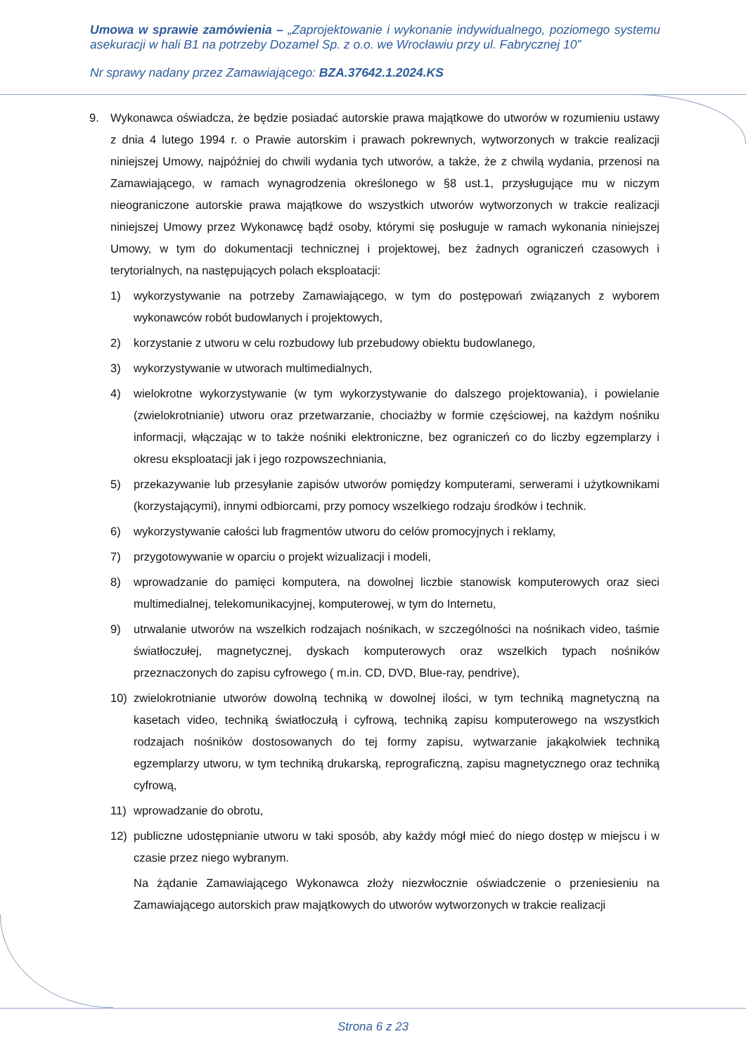Umowa w sprawie zamówienia – „Zaprojektowanie i wykonanie indywidualnego, poziomego systemu asekuracji w hali B1 na potrzeby Dozamel Sp. z o.o. we Wrocławiu przy ul. Fabrycznej 10”
Nr sprawy nadany przez Zamawiającego: BZA.37642.1.2024.KS
9. Wykonawca oświadcza, że będzie posiadać autorskie prawa majątkowe do utworów w rozumieniu ustawy z dnia 4 lutego 1994 r. o Prawie autorskim i prawach pokrewnych, wytworzonych w trakcie realizacji niniejszej Umowy, najpóźniej do chwili wydania tych utworów, a także, że z chwilą wydania, przenosi na Zamawiającego, w ramach wynagrodzenia określonego w §8 ust.1, przysługujące mu w niczym nieograniczone autorskie prawa majątkowe do wszystkich utworów wytworzonych w trakcie realizacji niniejszej Umowy przez Wykonawcę bądź osoby, którymi się posługuje w ramach wykonania niniejszej Umowy, w tym do dokumentacji technicznej i projektowej, bez żadnych ograniczeń czasowych i terytorialnych, na następujących polach eksploatacji:
1) wykorzystywanie na potrzeby Zamawiającego, w tym do postępowań związanych z wyborem wykonawców robót budowlanych i projektowych,
2) korzystanie z utworu w celu rozbudowy lub przebudowy obiektu budowlanego,
3) wykorzystywanie w utworach multimedialnych,
4) wielokrotne wykorzystywanie (w tym wykorzystywanie do dalszego projektowania), i powielanie (zwielokrotnianie) utworu oraz przetwarzanie, chociażby w formie częściowej, na każdym nośniku informacji, włączając w to także nośniki elektroniczne, bez ograniczeń co do liczby egzemplarzy i okresu eksploatacji jak i jego rozpowszechniania,
5) przekazywanie lub przesyłanie zapisów utworów pomiędzy komputerami, serwerami i użytkownikami (korzystającymi), innymi odbiorcami, przy pomocy wszelkiego rodzaju środków i technik.
6) wykorzystywanie całości lub fragmentów utworu do celów promocyjnych i reklamy,
7) przygotowywanie w oparciu o projekt wizualizacji i modeli,
8) wprowadzanie do pamięci komputera, na dowolnej liczbie stanowisk komputerowych oraz sieci multimedialnej, telekomunikacyjnej, komputerowej, w tym do Internetu,
9) utrwalanie utworów na wszelkich rodzajach nośnikach, w szczególności na nośnikach video, taśmie światłoczułej, magnetycznej, dyskach komputerowych oraz wszelkich typach nośników przeznaczonych do zapisu cyfrowego ( m.in. CD, DVD, Blue-ray, pendrive),
10) zwielokrotnianie utworów dowolną techniką w dowolnej ilości, w tym techniką magnetyczną na kasetach video, techniką światłoczułą i cyfrową, techniką zapisu komputerowego na wszystkich rodzajach nośników dostosowanych do tej formy zapisu, wytwarzanie jakąkolwiek techniką egzemplarzy utworu, w tym techniką drukarską, reprograficzną, zapisu magnetycznego oraz techniką cyfrową,
11) wprowadzanie do obrotu,
12) publiczne udostępnianie utworu w taki sposób, aby każdy mógł mieć do niego dostęp w miejscu i w czasie przez niego wybranym.
Na żądanie Zamawiającego Wykonawca złoży niezwłocznie oświadczenie o przeniesieniu na Zamawiającego autorskich praw majątkowych do utworów wytworzonych w trakcie realizacji
Strona 6 z 23